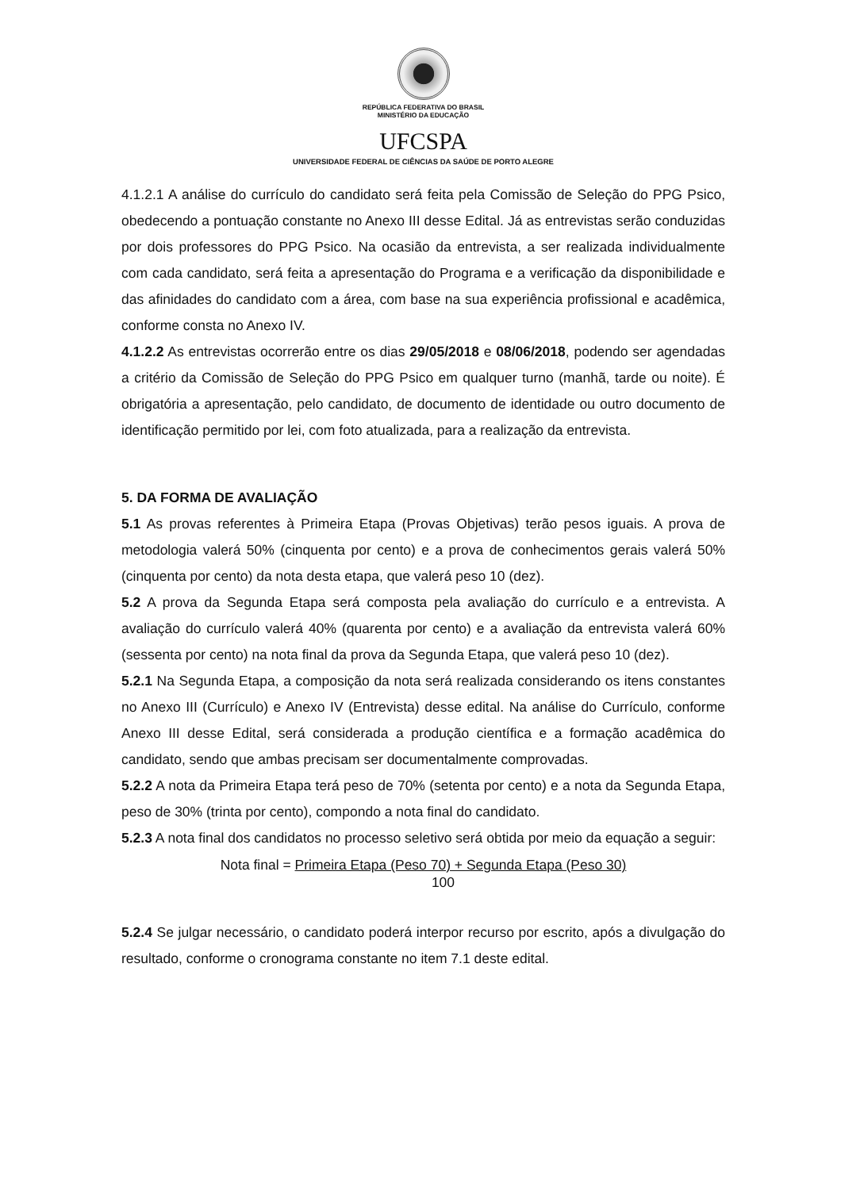REPÚBLICA FEDERATIVA DO BRASIL
MINISTÉRIO DA EDUCAÇÃO
UFCSPA
UNIVERSIDADE FEDERAL DE CIÊNCIAS DA SAÚDE DE PORTO ALEGRE
4.1.2.1 A análise do currículo do candidato será feita pela Comissão de Seleção do PPG Psico, obedecendo a pontuação constante no Anexo III desse Edital. Já as entrevistas serão conduzidas por dois professores do PPG Psico. Na ocasião da entrevista, a ser realizada individualmente com cada candidato, será feita a apresentação do Programa e a verificação da disponibilidade e das afinidades do candidato com a área, com base na sua experiência profissional e acadêmica, conforme consta no Anexo IV.
4.1.2.2 As entrevistas ocorrerão entre os dias 29/05/2018 e 08/06/2018, podendo ser agendadas a critério da Comissão de Seleção do PPG Psico em qualquer turno (manhã, tarde ou noite). É obrigatória a apresentação, pelo candidato, de documento de identidade ou outro documento de identificação permitido por lei, com foto atualizada, para a realização da entrevista.
5. DA FORMA DE AVALIAÇÃO
5.1 As provas referentes à Primeira Etapa (Provas Objetivas) terão pesos iguais. A prova de metodologia valerá 50% (cinquenta por cento) e a prova de conhecimentos gerais valerá 50% (cinquenta por cento) da nota desta etapa, que valerá peso 10 (dez).
5.2 A prova da Segunda Etapa será composta pela avaliação do currículo e a entrevista. A avaliação do currículo valerá 40% (quarenta por cento) e a avaliação da entrevista valerá 60% (sessenta por cento) na nota final da prova da Segunda Etapa, que valerá peso 10 (dez).
5.2.1 Na Segunda Etapa, a composição da nota será realizada considerando os itens constantes no Anexo III (Currículo) e Anexo IV (Entrevista) desse edital. Na análise do Currículo, conforme Anexo III desse Edital, será considerada a produção científica e a formação acadêmica do candidato, sendo que ambas precisam ser documentalmente comprovadas.
5.2.2 A nota da Primeira Etapa terá peso de 70% (setenta por cento) e a nota da Segunda Etapa, peso de 30% (trinta por cento), compondo a nota final do candidato.
5.2.3 A nota final dos candidatos no processo seletivo será obtida por meio da equação a seguir:
Nota final = Primeira Etapa (Peso 70) + Segunda Etapa (Peso 30)
100
5.2.4 Se julgar necessário, o candidato poderá interpor recurso por escrito, após a divulgação do resultado, conforme o cronograma constante no item 7.1 deste edital.